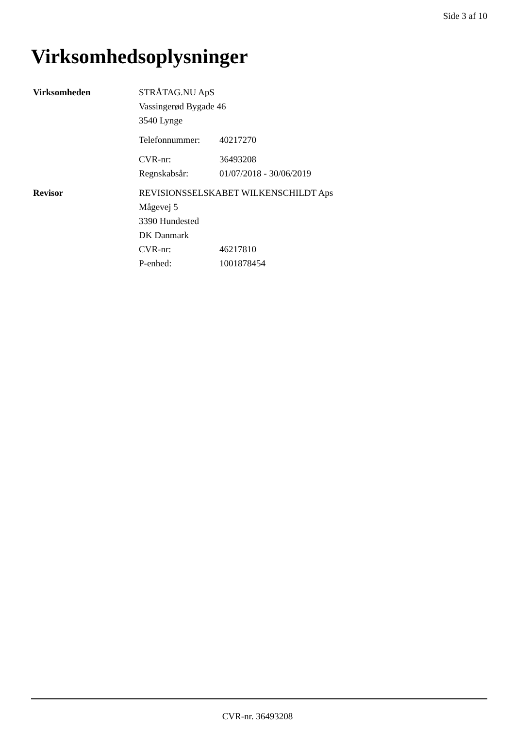Side 3 af 10
Virksomhedsoplysninger
Virksomheden STRÅTAG.NU ApS
Vassingerød Bygade 46
3540 Lynge
Telefonnummer: 40217270
CVR-nr: 36493208
Regnskabsår: 01/07/2018 - 30/06/2019
Revisor REVISIONSSELSKABET WILKENSCHILDT Aps
Mågevej 5
3390 Hundested
DK Danmark
CVR-nr: 46217810
P-enhed: 1001878454
CVR-nr. 36493208